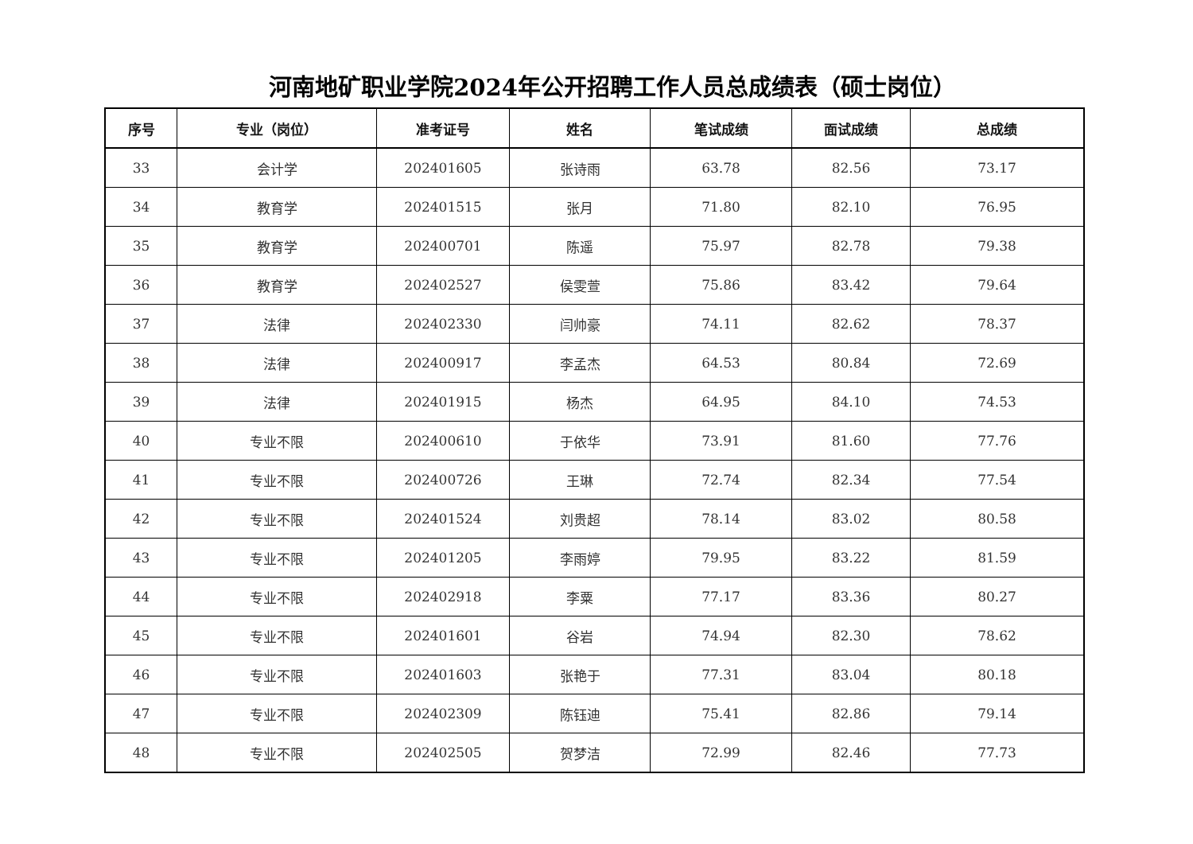河南地矿职业学院2024年公开招聘工作人员总成绩表（硕士岗位）
| 序号 | 专业（岗位） | 准考证号 | 姓名 | 笔试成绩 | 面试成绩 | 总成绩 |
| --- | --- | --- | --- | --- | --- | --- |
| 33 | 会计学 | 202401605 | 张诗雨 | 63.78 | 82.56 | 73.17 |
| 34 | 教育学 | 202401515 | 张月 | 71.80 | 82.10 | 76.95 |
| 35 | 教育学 | 202400701 | 陈遥 | 75.97 | 82.78 | 79.38 |
| 36 | 教育学 | 202402527 | 侯雯萱 | 75.86 | 83.42 | 79.64 |
| 37 | 法律 | 202402330 | 闫帅豪 | 74.11 | 82.62 | 78.37 |
| 38 | 法律 | 202400917 | 李孟杰 | 64.53 | 80.84 | 72.69 |
| 39 | 法律 | 202401915 | 杨杰 | 64.95 | 84.10 | 74.53 |
| 40 | 专业不限 | 202400610 | 于依华 | 73.91 | 81.60 | 77.76 |
| 41 | 专业不限 | 202400726 | 王琳 | 72.74 | 82.34 | 77.54 |
| 42 | 专业不限 | 202401524 | 刘贵超 | 78.14 | 83.02 | 80.58 |
| 43 | 专业不限 | 202401205 | 李雨婷 | 79.95 | 83.22 | 81.59 |
| 44 | 专业不限 | 202402918 | 李粟 | 77.17 | 83.36 | 80.27 |
| 45 | 专业不限 | 202401601 | 谷岩 | 74.94 | 82.30 | 78.62 |
| 46 | 专业不限 | 202401603 | 张艳于 | 77.31 | 83.04 | 80.18 |
| 47 | 专业不限 | 202402309 | 陈钰迪 | 75.41 | 82.86 | 79.14 |
| 48 | 专业不限 | 202402505 | 贺梦洁 | 72.99 | 82.46 | 77.73 |